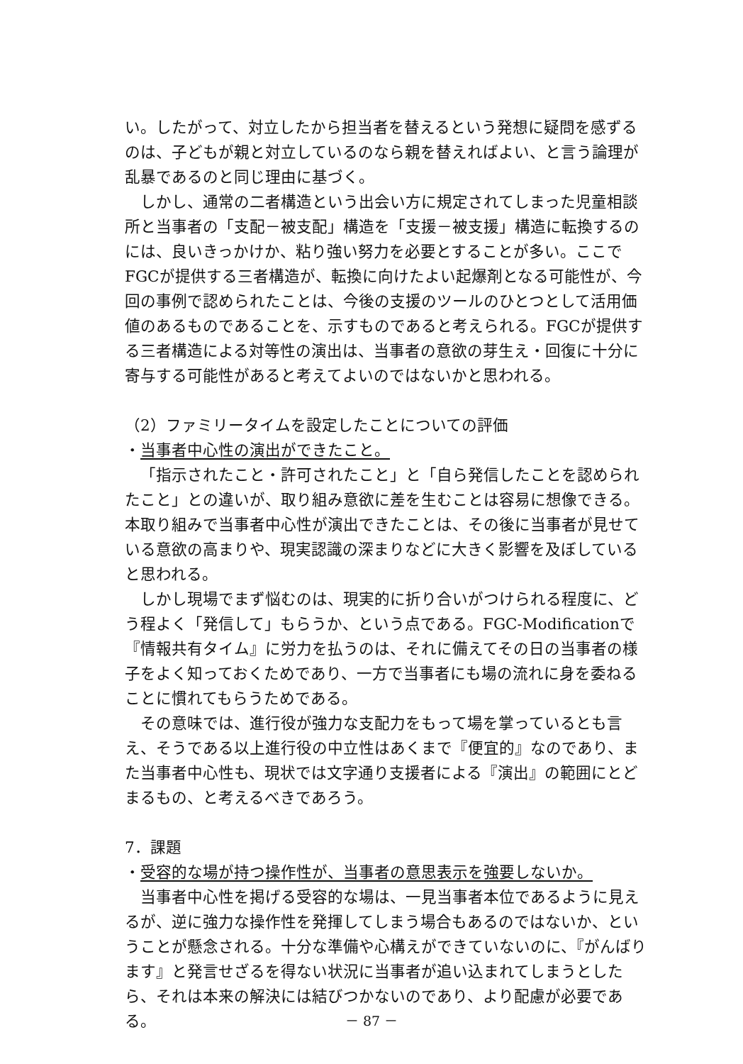い。したがって、対立したから担当者を替えるという発想に疑問を感ずるのは、子どもが親と対立しているのなら親を替えればよい、と言う論理が乱暴であるのと同じ理由に基づく。
しかし、通常の二者構造という出会い方に規定されてしまった児童相談所と当事者の「支配－被支配」構造を「支援－被支援」構造に転換するのには、良いきっかけか、粘り強い努力を必要とすることが多い。ここでFGCが提供する三者構造が、転換に向けたよい起爆剤となる可能性が、今回の事例で認められたことは、今後の支援のツールのひとつとして活用価値のあるものであることを、示すものであると考えられる。FGCが提供する三者構造による対等性の演出は、当事者の意欲の芽生え・回復に十分に寄与する可能性があると考えてよいのではないかと思われる。
（2）ファミリータイムを設定したことについての評価
・当事者中心性の演出ができたこと。
「指示されたこと・許可されたこと」と「自ら発信したことを認められたこと」との違いが、取り組み意欲に差を生むことは容易に想像できる。本取り組みで当事者中心性が演出できたことは、その後に当事者が見せている意欲の高まりや、現実認識の深まりなどに大きく影響を及ぼしていると思われる。
しかし現場でまず悩むのは、現実的に折り合いがつけられる程度に、どう程よく「発信して」もらうか、という点である。FGC-Modificationで『情報共有タイム』に労力を払うのは、それに備えてその日の当事者の様子をよく知っておくためであり、一方で当事者にも場の流れに身を委ねることに慣れてもらうためである。
その意味では、進行役が強力な支配力をもって場を掌っているとも言え、そうである以上進行役の中立性はあくまで『便宜的』なのであり、また当事者中心性も、現状では文字通り支援者による『演出』の範囲にとどまるもの、と考えるべきであろう。
7．課題
・受容的な場が持つ操作性が、当事者の意思表示を強要しないか。
当事者中心性を掲げる受容的な場は、一見当事者本位であるように見えるが、逆に強力な操作性を発揮してしまう場合もあるのではないか、ということが懸念される。十分な準備や心構えができていないのに、『がんばります』と発言せざるを得ない状況に当事者が追い込まれてしまうとしたら、それは本来の解決には結びつかないのであり、より配慮が必要である。
－ 87 －